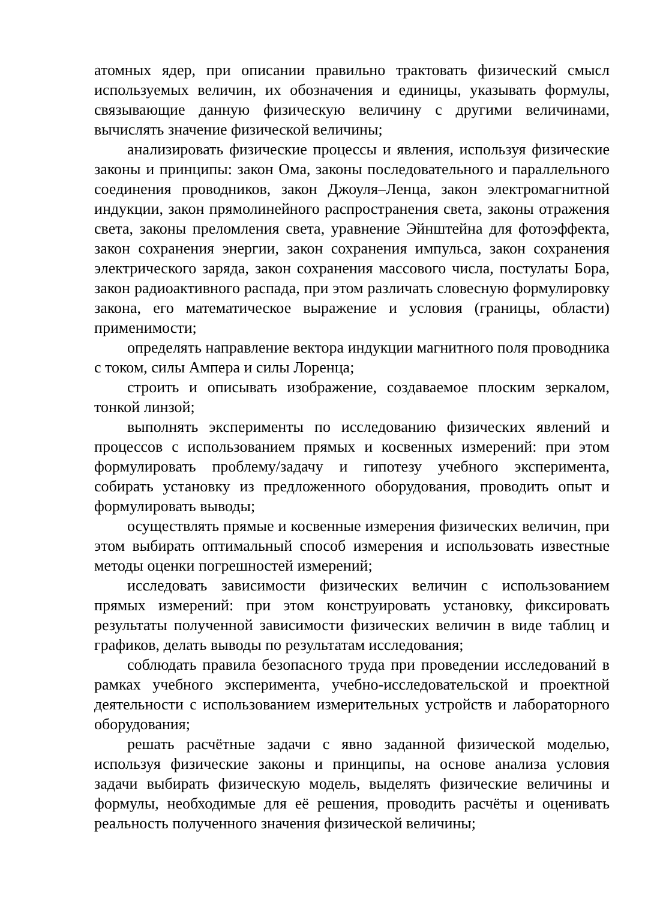атомных ядер, при описании правильно трактовать физический смысл используемых величин, их обозначения и единицы, указывать формулы, связывающие данную физическую величину с другими величинами, вычислять значение физической величины;
анализировать физические процессы и явления, используя физические законы и принципы: закон Ома, законы последовательного и параллельного соединения проводников, закон Джоуля–Ленца, закон электромагнитной индукции, закон прямолинейного распространения света, законы отражения света, законы преломления света, уравнение Эйнштейна для фотоэффекта, закон сохранения энергии, закон сохранения импульса, закон сохранения электрического заряда, закон сохранения массового числа, постулаты Бора, закон радиоактивного распада, при этом различать словесную формулировку закона, его математическое выражение и условия (границы, области) применимости;
определять направление вектора индукции магнитного поля проводника с током, силы Ампера и силы Лоренца;
строить и описывать изображение, создаваемое плоским зеркалом, тонкой линзой;
выполнять эксперименты по исследованию физических явлений и процессов с использованием прямых и косвенных измерений: при этом формулировать проблему/задачу и гипотезу учебного эксперимента, собирать установку из предложенного оборудования, проводить опыт и формулировать выводы;
осуществлять прямые и косвенные измерения физических величин, при этом выбирать оптимальный способ измерения и использовать известные методы оценки погрешностей измерений;
исследовать зависимости физических величин с использованием прямых измерений: при этом конструировать установку, фиксировать результаты полученной зависимости физических величин в виде таблиц и графиков, делать выводы по результатам исследования;
соблюдать правила безопасного труда при проведении исследований в рамках учебного эксперимента, учебно-исследовательской и проектной деятельности с использованием измерительных устройств и лабораторного оборудования;
решать расчётные задачи с явно заданной физической моделью, используя физические законы и принципы, на основе анализа условия задачи выбирать физическую модель, выделять физические величины и формулы, необходимые для её решения, проводить расчёты и оценивать реальность полученного значения физической величины;